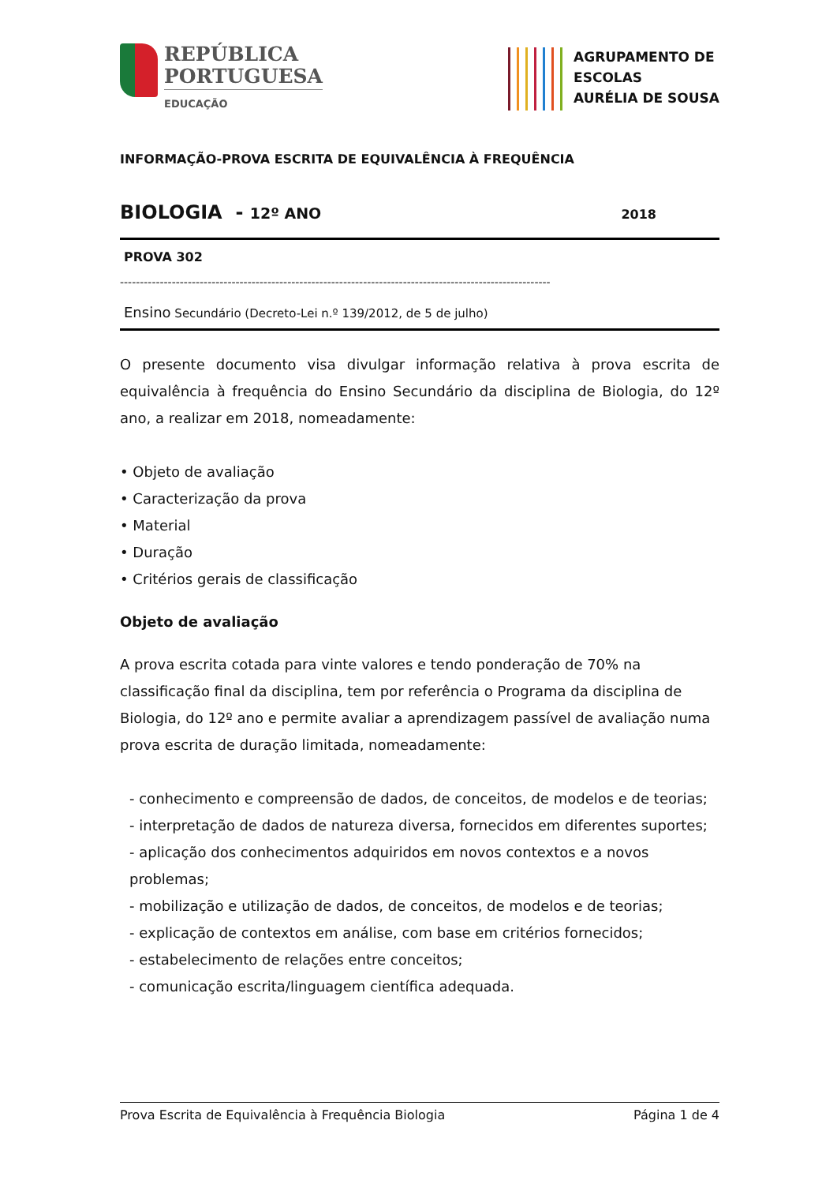REPÚBLICA
PORTUGUESA
EDUCAÇÃO
AGRUPAMENTO DE
ESCOLAS
AURÉLIA DE SOUSA
INFORMAÇÃO-PROVA ESCRITA DE EQUIVALÊNCIA À FREQUÊNCIA
BIOLOGIA - 12º ANO 2018
PROVA 302
------------------------------------------------------------------------------------------------------------
Ensino Secundário (Decreto-Lei n.º 139/2012, de 5 de julho)
O presente documento visa divulgar informação relativa à prova escrita de equivalência à frequência do Ensino Secundário da disciplina de Biologia, do 12º ano, a realizar em 2018, nomeadamente:
• Objeto de avaliação
• Caracterização da prova
• Material
• Duração
• Critérios gerais de classificação
Objeto de avaliação
A prova escrita cotada para vinte valores e tendo ponderação de 70% na classificação final da disciplina, tem por referência o Programa da disciplina de Biologia, do 12º ano e permite avaliar a aprendizagem passível de avaliação numa prova escrita de duração limitada, nomeadamente:
- conhecimento e compreensão de dados, de conceitos, de modelos e de teorias;
- interpretação de dados de natureza diversa, fornecidos em diferentes suportes;
- aplicação dos conhecimentos adquiridos em novos contextos e a novos problemas;
- mobilização e utilização de dados, de conceitos, de modelos e de teorias;
- explicação de contextos em análise, com base em critérios fornecidos;
- estabelecimento de relações entre conceitos;
- comunicação escrita/linguagem científica adequada.
Prova Escrita de Equivalência à Frequência Biologia Página 1 de 4